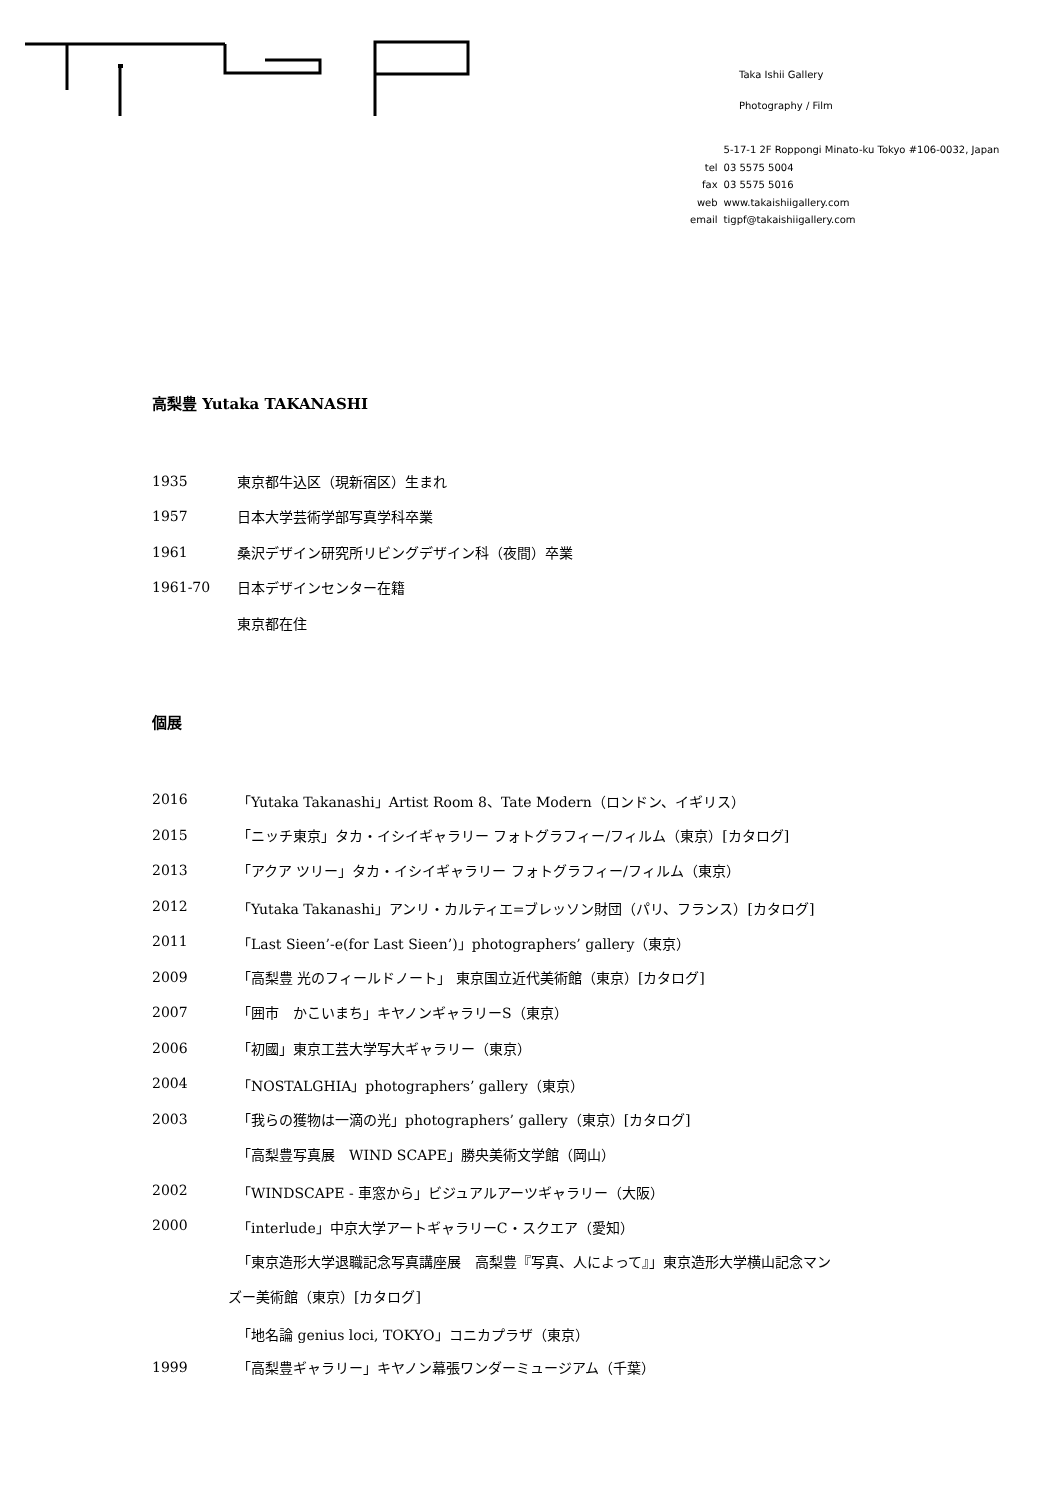Taka Ishii Gallery
Photography / Film
| | 5-17-1 2F Roppongi Minato-ku Tokyo #106-0032, Japan |
| tel | 03 5575 5004 |
| fax | 03 5575 5016 |
| web | www.takaishiigallery.com |
| email | tigpf@takaishiigallery.com |
高梨豊 Yutaka TAKANASHI
1935 東京都牛込区（現新宿区）生まれ
1957 日本大学芸術学部写真学科卒業
1961 桑沢デザイン研究所リビングデザイン科（夜間）卒業
1961-70 日本デザインセンター在籍
東京都在住
個展
2016 「Yutaka Takanashi」Artist Room 8、Tate Modern（ロンドン、イギリス）
2015 「ニッチ東京」タカ・イシイギャラリー フォトグラフィー/フィルム（東京）[カタログ]
2013 「アクア ツリー」タカ・イシイギャラリー フォトグラフィー/フィルム（東京）
2012 「Yutaka Takanashi」アンリ・カルティエ=ブレッソン財団（パリ、フランス）[カタログ]
2011 「Last Sieen’-e(for Last Sieen’)」photographers’ gallery（東京）
2009 「高梨豊 光のフィールドノート」 東京国立近代美術館（東京）[カタログ]
2007 「囲市　かこいまち」キヤノンギャラリーS（東京）
2006 「初國」東京工芸大学写大ギャラリー（東京）
2004 「NOSTALGHIA」photographers’ gallery（東京）
2003 「我らの獲物は一滴の光」photographers’ gallery（東京）[カタログ]
「高梨豊写真展　WIND SCAPE」勝央美術文学館（岡山）
2002 「WINDSCAPE - 車窓から」ビジュアルアーツギャラリー（大阪）
2000 「interlude」中京大学アートギャラリーC・スクエア（愛知）
「東京造形大学退職記念写真講座展　高梨豊『写真、人によって』」東京造形大学横山記念マン
ズー美術館（東京）[カタログ]
「地名論 genius loci, TOKYO」コニカプラザ（東京）
1999 「高梨豊ギャラリー」キヤノン幕張ワンダーミュージアム（千葉）